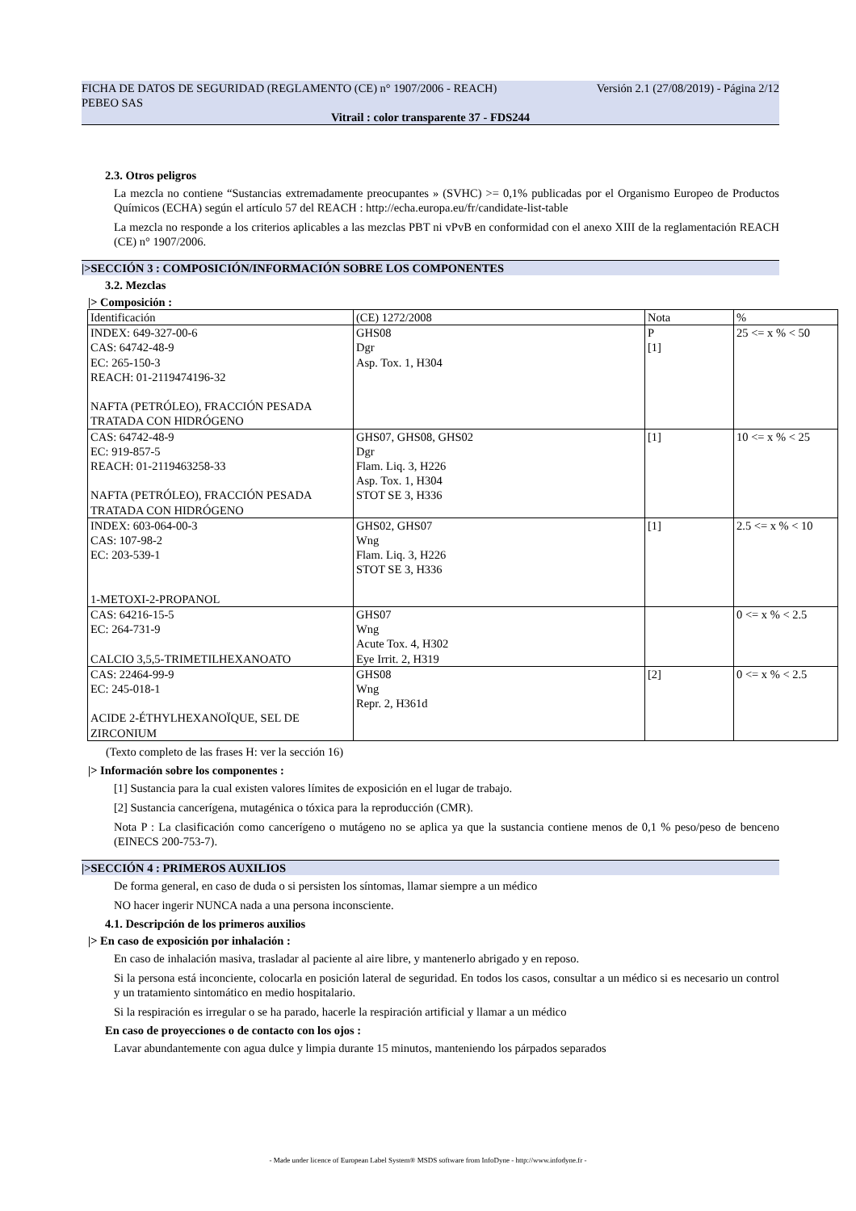FICHA DE DATOS DE SEGURIDAD (REGLAMENTO (CE) n° 1907/2006 - REACH) Versión 2.1 (27/08/2019) - Página 2/12
PEBEO SAS
Vitrail : color transparente 37 - FDS244
2.3. Otros peligros
La mezcla no contiene “Sustancias extremadamente preocupantes » (SVHC) >= 0,1% publicadas por el Organismo Europeo de Productos Químicos (ECHA) según el artículo 57 del REACH : http://echa.europa.eu/fr/candidate-list-table
La mezcla no responde a los criterios aplicables a las mezclas PBT ni vPvB en conformidad con el anexo XIII de la reglamentación REACH (CE) n° 1907/2006.
|>SECCIÓN 3 : COMPOSICIÓN/INFORMACIÓN SOBRE LOS COMPONENTES
3.2. Mezclas
|> Composición :
| Identificación | (CE) 1272/2008 | Nota | % |
| INDEX: 649-327-00-6 CAS: 64742-48-9 EC: 265-150-3 REACH: 01-2119474196-32 NAFTA (PETRÓLEO), FRACCIÓN PESADA TRATADA CON HIDRÓGENO | GHS08 Dgr Asp. Tox. 1, H304 | P [1] | 25 <= x % < 50 |
| CAS: 64742-48-9 EC: 919-857-5 REACH: 01-2119463258-33 NAFTA (PETRÓLEO), FRACCIÓN PESADA TRATADA CON HIDRÓGENO | GHS07, GHS08, GHS02 Dgr Flam. Liq. 3, H226 Asp. Tox. 1, H304 STOT SE 3, H336 | [1] | 10 <= x % < 25 |
| INDEX: 603-064-00-3 CAS: 107-98-2 EC: 203-539-1 1-METOXI-2-PROPANOL | GHS02, GHS07 Wng Flam. Liq. 3, H226 STOT SE 3, H336 | [1] | 2.5 <= x % < 10 |
| CAS: 64216-15-5 EC: 264-731-9 CALCIO 3,5,5-TRIMETILHEXANOATO | GHS07 Wng Acute Tox. 4, H302 Eye Irrit. 2, H319 | | 0 <= x % < 2.5 |
| CAS: 22464-99-9 EC: 245-018-1 ACIDE 2-ÉTHYLHEXANOÏQUE, SEL DE ZIRCONIUM | GHS08 Wng Repr. 2, H361d | [2] | 0 <= x % < 2.5 |
(Texto completo de las frases H: ver la sección 16)
|> Información sobre los componentes :
[1] Sustancia para la cual existen valores límites de exposición en el lugar de trabajo.
[2] Sustancia cancerígena, mutagénica o tóxica para la reproducción (CMR).
Nota P : La clasificación como cancerígeno o mutágeno no se aplica ya que la sustancia contiene menos de 0,1 % peso/peso de benceno (EINECS 200-753-7).
|>SECCIÓN 4 : PRIMEROS AUXILIOS
De forma general, en caso de duda o si persisten los síntomas, llamar siempre a un médico
NO hacer ingerir NUNCA nada a una persona inconsciente.
4.1. Descripción de los primeros auxilios
|> En caso de exposición por inhalación :
En caso de inhalación masiva, trasladar al paciente al aire libre, y mantenerlo abrigado y en reposo.
Si la persona está inconciente, colocarla en posición lateral de seguridad. En todos los casos, consultar a un médico si es necesario un control y un tratamiento sintomático en medio hospitalario.
Si la respiración es irregular o se ha parado, hacerle la respiración artificial y llamar a un médico
En caso de proyecciones o de contacto con los ojos :
Lavar abundantemente con agua dulce y limpia durante 15 minutos, manteniendo los párpados separados
- Made under licence of European Label System® MSDS software from InfoDyne - http://www.infodyne.fr -